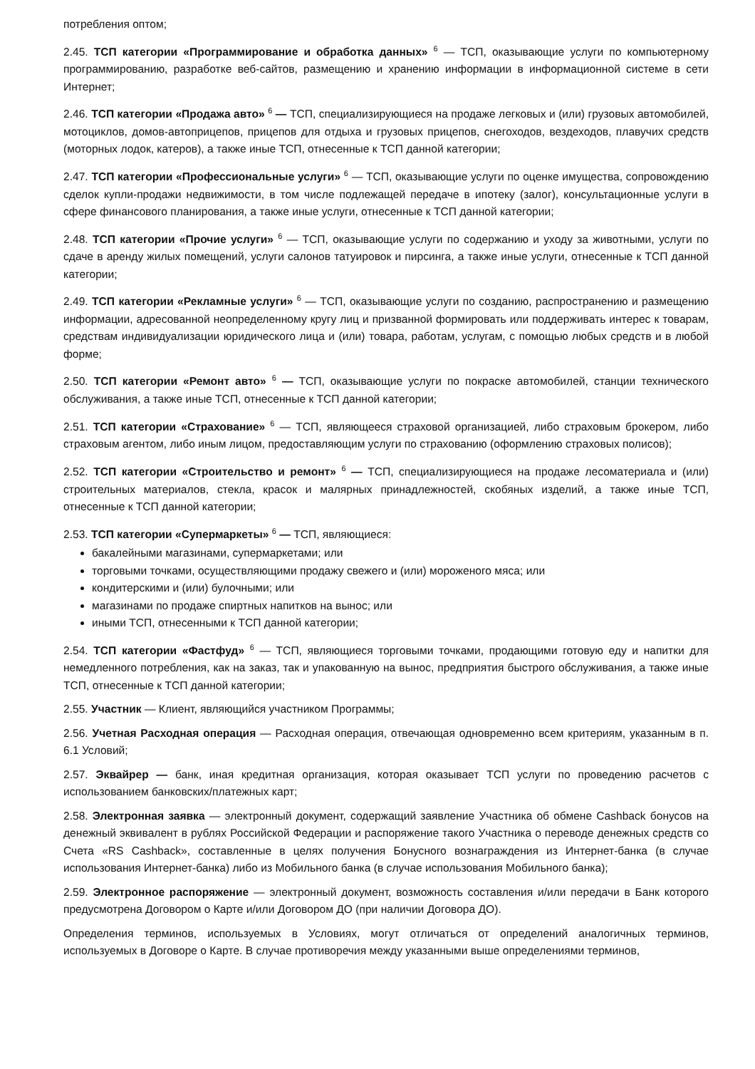потребления оптом;
2.45. ТСП категории «Программирование и обработка данных» <sup>6</sup> — ТСП, оказывающие услуги по компьютерному программированию, разработке веб-сайтов, размещению и хранению информации в информационной системе в сети Интернет;
2.46. ТСП категории «Продажа авто» <sup>6</sup> — ТСП, специализирующиеся на продаже легковых и (или) грузовых автомобилей, мотоциклов, домов-автоприцепов, прицепов для отдыха и грузовых прицепов, снегоходов, вездеходов, плавучих средств (моторных лодок, катеров), а также иные ТСП, отнесенные к ТСП данной категории;
2.47. ТСП категории «Профессиональные услуги» <sup>6</sup> — ТСП, оказывающие услуги по оценке имущества, сопровождению сделок купли-продажи недвижимости, в том числе подлежащей передаче в ипотеку (залог), консультационные услуги в сфере финансового планирования, а также иные услуги, отнесенные к ТСП данной категории;
2.48. ТСП категории «Прочие услуги» <sup>6</sup> — ТСП, оказывающие услуги по содержанию и уходу за животными, услуги по сдаче в аренду жилых помещений, услуги салонов татуировок и пирсинга, а также иные услуги, отнесенные к ТСП данной категории;
2.49. ТСП категории «Рекламные услуги» <sup>6</sup> — ТСП, оказывающие услуги по созданию, распространению и размещению информации, адресованной неопределенному кругу лиц и призванной формировать или поддерживать интерес к товарам, средствам индивидуализации юридического лица и (или) товара, работам, услугам, с помощью любых средств и в любой форме;
2.50. ТСП категории «Ремонт авто» <sup>6</sup> — ТСП, оказывающие услуги по покраске автомобилей, станции технического обслуживания, а также иные ТСП, отнесенные к ТСП данной категории;
2.51. ТСП категории «Страхование» <sup>6</sup> — ТСП, являющееся страховой организацией, либо страховым брокером, либо страховым агентом, либо иным лицом, предоставляющим услуги по страхованию (оформлению страховых полисов);
2.52. ТСП категории «Строительство и ремонт» <sup>6</sup> — ТСП, специализирующиеся на продаже лесоматериала и (или) строительных материалов, стекла, красок и малярных принадлежностей, скобяных изделий, а также иные ТСП, отнесенные к ТСП данной категории;
2.53. ТСП категории «Супермаркеты» <sup>6</sup> — ТСП, являющиеся:
бакалейными магазинами, супермаркетами; или
торговыми точками, осуществляющими продажу свежего и (или) мороженого мяса; или
кондитерскими и (или) булочными; или
магазинами по продаже спиртных напитков на вынос; или
иными ТСП, отнесенными к ТСП данной категории;
2.54. ТСП категории «Фастфуд» <sup>6</sup> — ТСП, являющиеся торговыми точками, продающими готовую еду и напитки для немедленного потребления, как на заказ, так и упакованную на вынос, предприятия быстрого обслуживания, а также иные ТСП, отнесенные к ТСП данной категории;
2.55. Участник — Клиент, являющийся участником Программы;
2.56. Учетная Расходная операция — Расходная операция, отвечающая одновременно всем критериям, указанным в п. 6.1 Условий;
2.57. Эквайрер — банк, иная кредитная организация, которая оказывает ТСП услуги по проведению расчетов с использованием банковских/платежных карт;
2.58. Электронная заявка — электронный документ, содержащий заявление Участника об обмене Cashback бонусов на денежный эквивалент в рублях Российской Федерации и распоряжение такого Участника о переводе денежных средств со Счета «RS Cashback», составленные в целях получения Бонусного вознаграждения из Интернет-банка (в случае использования Интернет-банка) либо из Мобильного банка (в случае использования Мобильного банка);
2.59. Электронное распоряжение — электронный документ, возможность составления и/или передачи в Банк которого предусмотрена Договором о Карте и/или Договором ДО (при наличии Договора ДО).
Определения терминов, используемых в Условиях, могут отличаться от определений аналогичных терминов, используемых в Договоре о Карте. В случае противоречия между указанными выше определениями терминов,